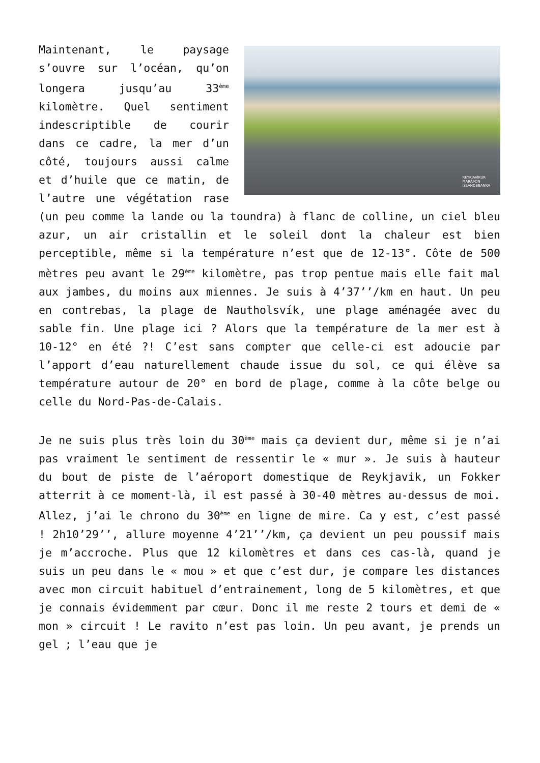REYKJAVÍKUR
MARAÞON
ÍSLANDSBANKA
Maintenant, le paysage s’ouvre sur l’océan, qu’on longera jusqu’au 33<sup>ème</sup> kilomètre. Quel sentiment indescriptible de courir dans ce cadre, la mer d’un côté, toujours aussi calme et d’huile que ce matin, de l’autre une végétation rase (un peu comme la lande ou la toundra) à flanc de colline, un ciel bleu azur, un air cristallin et le soleil dont la chaleur est bien perceptible, même si la température n’est que de 12-13°. Côte de 500 mètres peu avant le 29<sup>ème</sup> kilomètre, pas trop pentue mais elle fait mal aux jambes, du moins aux miennes. Je suis à 4’37’’/km en haut. Un peu en contrebas, la plage de Nautholsvík, une plage aménagée avec du sable fin. Une plage ici ? Alors que la température de la mer est à 10-12° en été ?! C’est sans compter que celle-ci est adoucie par l’apport d’eau naturellement chaude issue du sol, ce qui élève sa température autour de 20° en bord de plage, comme à la côte belge ou celle du Nord-Pas-de-Calais.
Je ne suis plus très loin du 30<sup>ème</sup> mais ça devient dur, même si je n’ai pas vraiment le sentiment de ressentir le « mur ». Je suis à hauteur du bout de piste de l’aéroport domestique de Reykjavik, un Fokker atterrit à ce moment-là, il est passé à 30-40 mètres au-dessus de moi. Allez, j’ai le chrono du 30<sup>ème</sup> en ligne de mire. Ca y est, c’est passé ! 2h10’29’’, allure moyenne 4’21’’/km, ça devient un peu poussif mais je m’accroche. Plus que 12 kilomètres et dans ces cas-là, quand je suis un peu dans le « mou » et que c’est dur, je compare les distances avec mon circuit habituel d’entrainement, long de 5 kilomètres, et que je connais évidemment par cœur. Donc il me reste 2 tours et demi de « mon » circuit ! Le ravito n’est pas loin. Un peu avant, je prends un gel ; l’eau que je